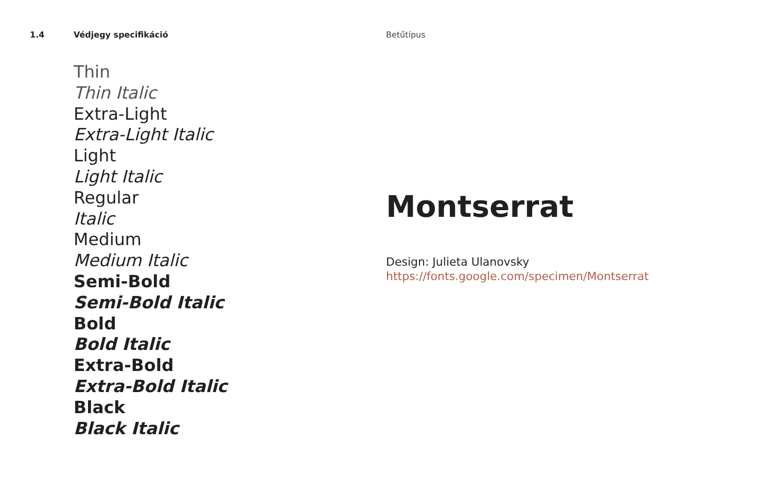1.4 Védjegy specifikáció
Thin
Thin Italic
Extra-Light
Extra-Light Italic
Light
Light Italic
Regular
Italic
Medium
Medium Italic
Semi-Bold
Semi-Bold Italic
Bold
Bold Italic
Extra-Bold
Extra-Bold Italic
Black
Black Italic
Betűtípus
Montserrat
Design: Julieta Ulanovsky
https://fonts.google.com/specimen/Montserrat